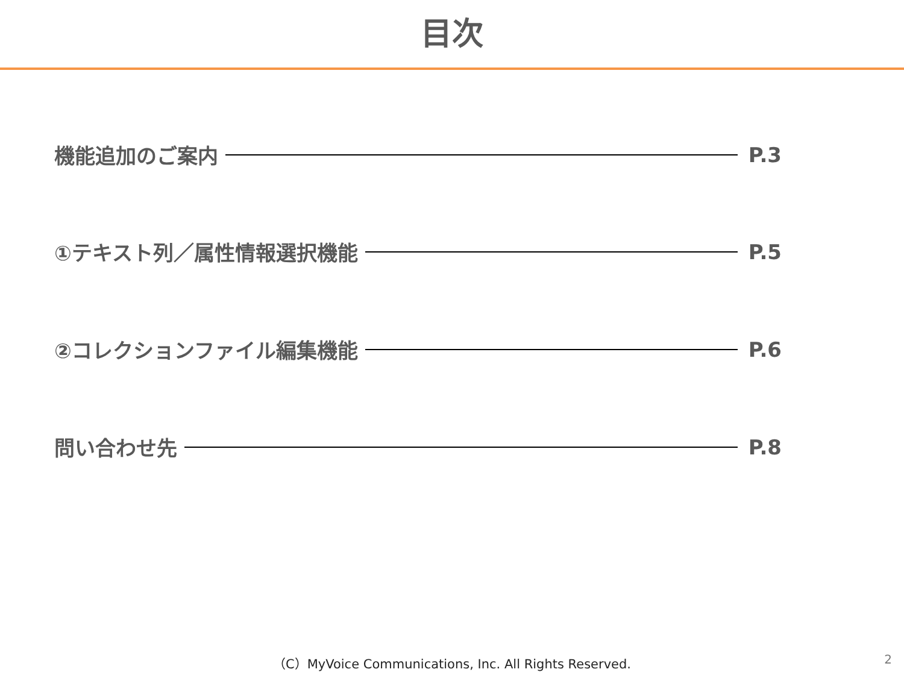目次
機能追加のご案内 P.3
①テキスト列／属性情報選択機能 P.5
②コレクションファイル編集機能 P.6
問い合わせ先 P.8
（C）MyVoice Communications, Inc. All Rights Reserved.
2